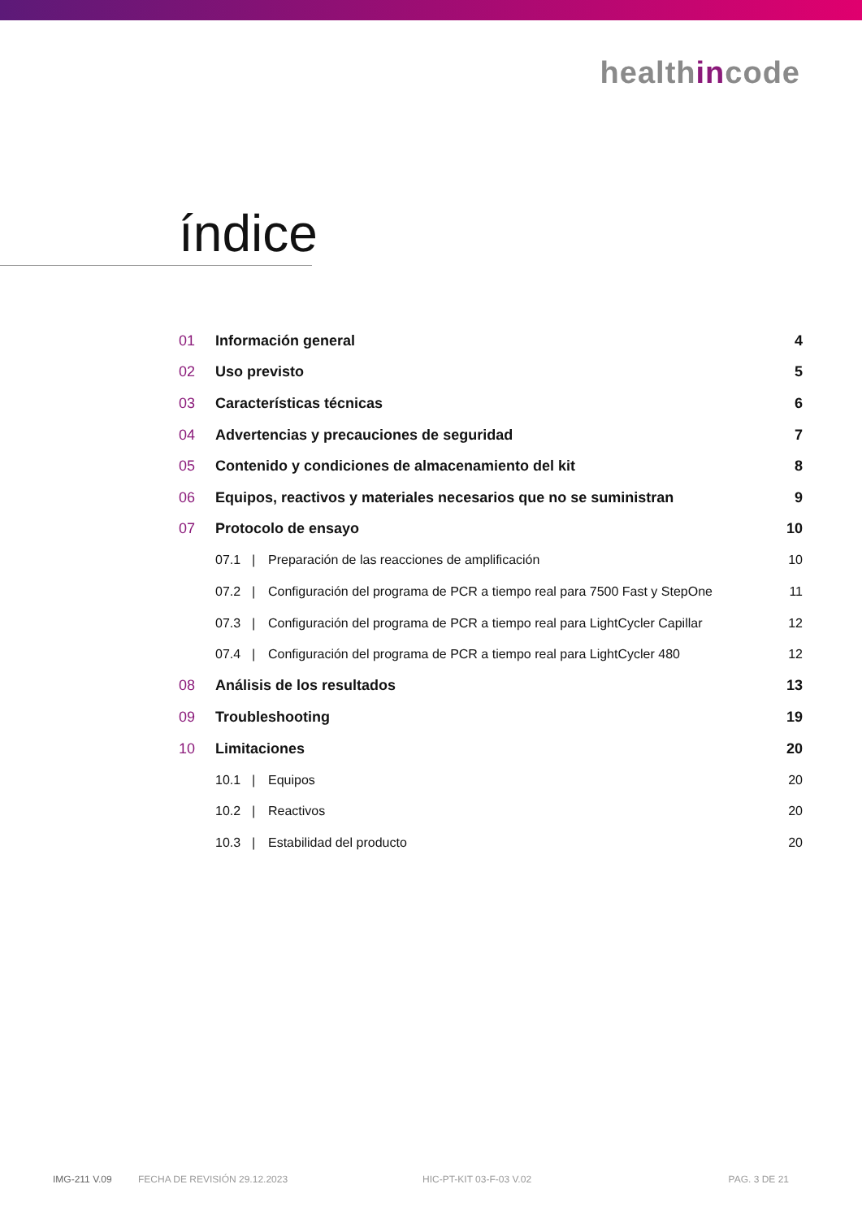healthincode
índice
01 Información general 4
02 Uso previsto 5
03 Características técnicas 6
04 Advertencias y precauciones de seguridad 7
05 Contenido y condiciones de almacenamiento del kit 8
06 Equipos, reactivos y materiales necesarios que no se suministran 9
07 Protocolo de ensayo 10
07.1 | Preparación de las reacciones de amplificación 10
07.2 | Configuración del programa de PCR a tiempo real para 7500 Fast y StepOne 11
07.3 | Configuración del programa de PCR a tiempo real para LightCycler Capillar 12
07.4 | Configuración del programa de PCR a tiempo real para LightCycler 480 12
08 Análisis de los resultados 13
09 Troubleshooting 19
10 Limitaciones 20
10.1 | Equipos 20
10.2 | Reactivos 20
10.3 | Estabilidad del producto 20
IMG-211 V.09 FECHA DE REVISIÓN 29.12.2023 HIC-PT-KIT 03-F-03 V.02 PAG. 3 DE 21